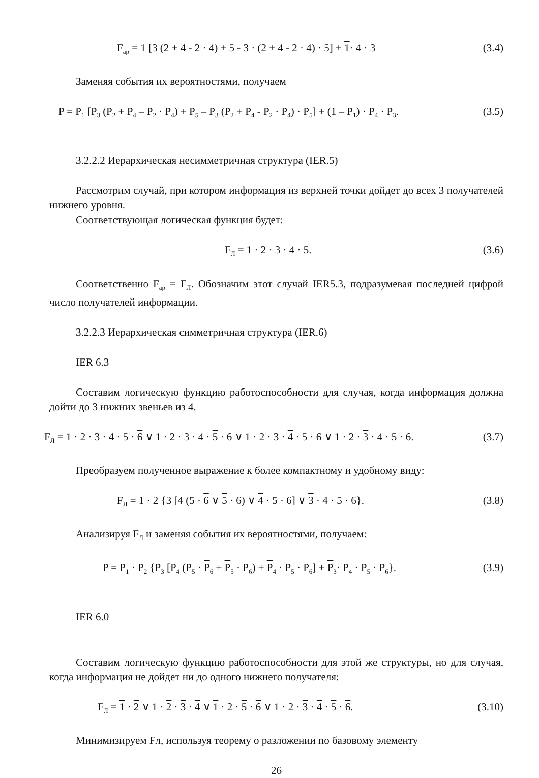F<sub>ар</sub> = 1 [3 (2 + 4 - 2 · 4) + 5 - 3 · (2 + 4 - 2 · 4) · 5] + 1· 4 · 3 (3.4)
Заменяя события их вероятностями, получаем
P = P<sub>1</sub> [P<sub>3</sub> (P<sub>2</sub> + P<sub>4</sub> – P<sub>2</sub> · P<sub>4</sub>) + P<sub>5</sub> – P<sub>3</sub> (P<sub>2</sub> + P<sub>4</sub> - P<sub>2</sub> · P<sub>4</sub>) · P<sub>5</sub>] + (1 – P<sub>1</sub>) · P<sub>4</sub> · P<sub>3</sub>. (3.5)
3.2.2.2 Иерархическая несимметричная структура (IER.5)
Рассмотрим случай, при котором информация из верхней точки дойдет до всех 3 получателей нижнего уровня.
Соответствующая логическая функция будет:
F<sub>Л</sub> = 1 · 2 · 3 · 4 · 5. (3.6)
Соответственно F<sub>ар</sub> = F<sub>Л</sub>. Обозначим этот случай IER5.3, подразумевая последней цифрой число получателей информации.
3.2.2.3 Иерархическая симметричная структура (IER.6)
IER 6.3
Составим логическую функцию работоспособности для случая, когда информация должна дойти до 3 нижних звеньев из 4.
F<sub>Л</sub> = 1 · 2 · 3 · 4 · 5 · 6 ∨ 1 · 2 · 3 · 4 · 5 · 6 ∨ 1 · 2 · 3 · 4 · 5 · 6 ∨ 1 · 2 · 3 · 4 · 5 · 6. (3.7)
Преобразуем полученное выражение к более компактному и удобному виду:
F<sub>Л</sub> = 1 · 2 {3 [4 (5 · 6 ∨ 5 · 6) ∨ 4 · 5 · 6] ∨ 3 · 4 · 5 · 6}. (3.8)
Анализируя F<sub>Л</sub> и заменяя события их вероятностями, получаем:
P = P<sub>1</sub> · P<sub>2</sub> {P<sub>3</sub> [P<sub>4</sub> (P<sub>5</sub> · P<sub>6</sub> + P<sub>5</sub> · P<sub>6</sub>) + P<sub>4</sub> · P<sub>5</sub> · P<sub>6</sub>] + P<sub>3</sub>· P<sub>4</sub> · P<sub>5</sub> · P<sub>6</sub>}. (3.9)
IER 6.0
Составим логическую функцию работоспособности для этой же структуры, но для случая, когда информация не дойдет ни до одного нижнего получателя:
F<sub>Л</sub> = 1 · 2 ∨ 1 · 2 · 3 · 4 ∨ 1 · 2 · 5 · 6 ∨ 1 · 2 · 3 · 4 · 5 · 6. (3.10)
Минимизируем Fл, используя теорему о разложении по базовому элементу
26